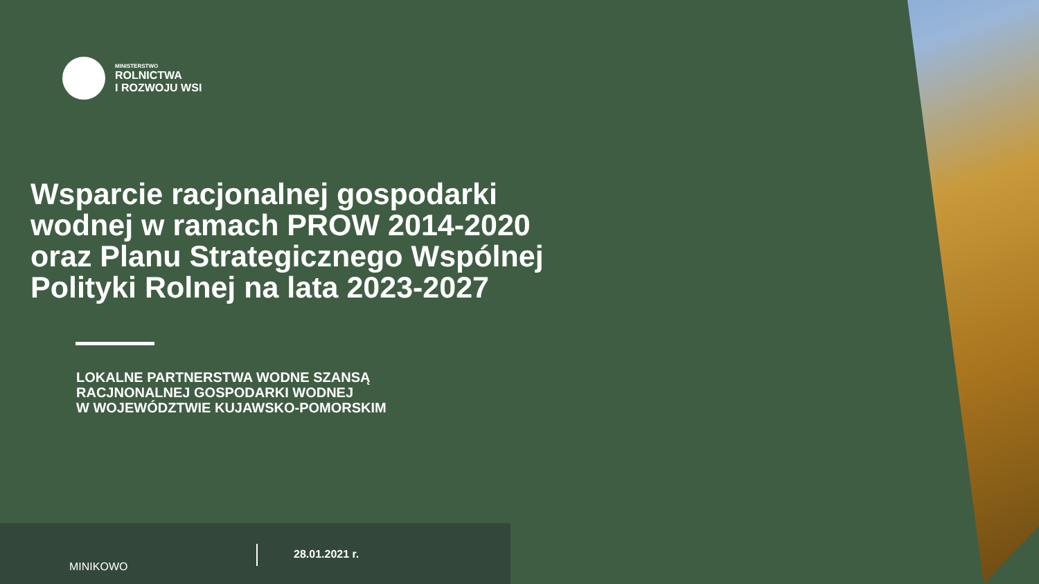MINISTERSTWO
ROLNICTWA
I ROZWOJU WSI
Wsparcie racjonalnej gospodarki wodnej w ramach PROW 2014-2020 oraz Planu Strategicznego Wspólnej Polityki Rolnej na lata 2023-2027
LOKALNE PARTNERSTWA WODNE SZANSĄ
RACJNONALNEJ GOSPODARKI WODNEJ
W WOJEWÓDZTWIE KUJAWSKO-POMORSKIM
MINIKOWO
28.01.2021 r.